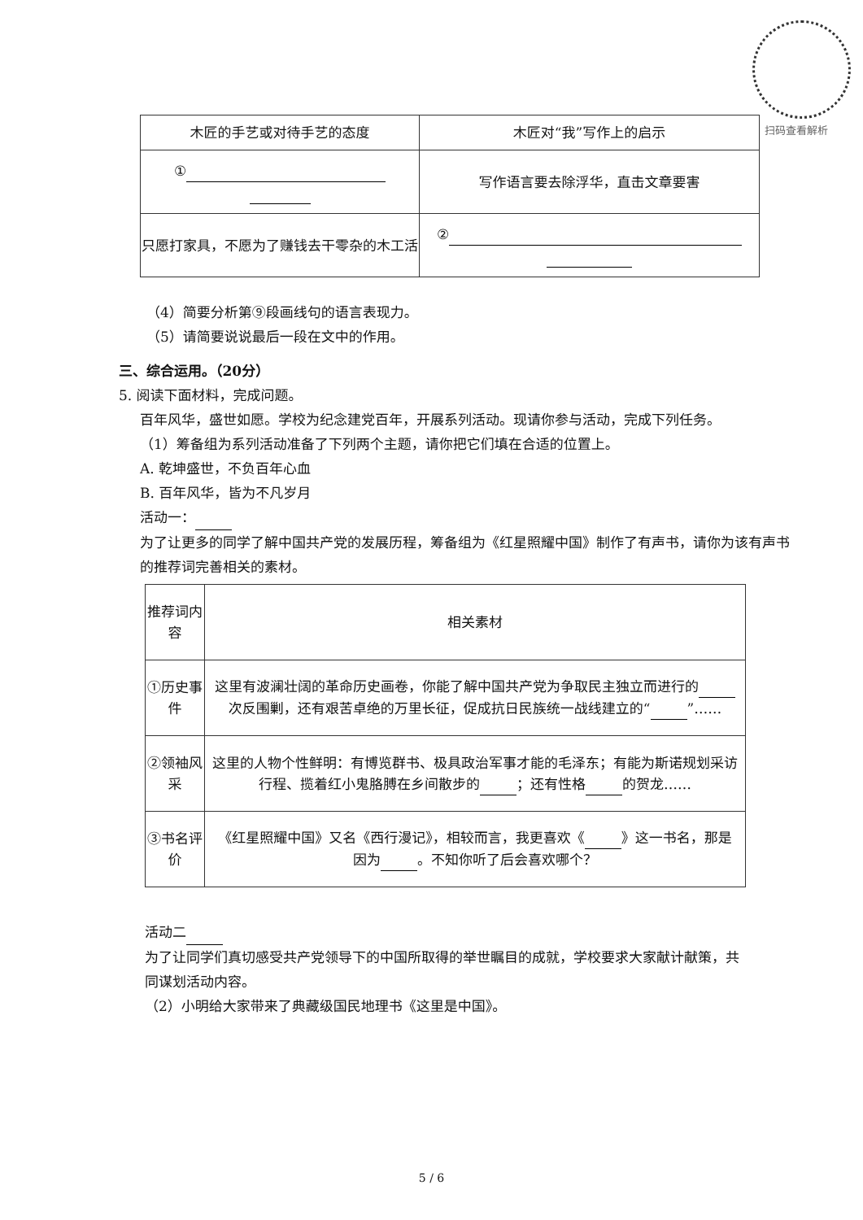扫码查看解析
| 木匠的手艺或对待手艺的态度 | 木匠对“我”写作上的启示 |
| ① | 写作语言要去除浮华，直击文章要害 |
| 只愿打家具，不愿为了赚钱去干零杂的木工活 | ② |
（4）简要分析第⑨段画线句的语言表现力。
（5）请简要说说最后一段在文中的作用。
三、综合运用。（20分）
5. 阅读下面材料，完成问题。
百年风华，盛世如愿。学校为纪念建党百年，开展系列活动。现请你参与活动，完成下列任务。
（1）筹备组为系列活动准备了下列两个主题，请你把它们填在合适的位置上。
A. 乾坤盛世，不负百年心血
B. 百年风华，皆为不凡岁月
活动一：
为了让更多的同学了解中国共产党的发展历程，筹备组为《红星照耀中国》制作了有声书，请你为该有声书的推荐词完善相关的素材。
| 推荐词内容 | 相关素材 |
| ①历史事件 | 这里有波澜壮阔的革命历史画卷，你能了解中国共产党为争取民主独立而进行的 次反围剿，还有艰苦卓绝的万里长征，促成抗日民族统一战线建立的“ ”…… |
| ②领袖风采 | 这里的人物个性鲜明：有博览群书、极具政治军事才能的毛泽东；有能为斯诺规划采访行程、揽着红小鬼胳膊在乡间散步的 ；还有性格 的贺龙…… |
| ③书名评价 | 《红星照耀中国》又名《西行漫记》，相较而言，我更喜欢《 》这一书名，那是因为 。不知你听了后会喜欢哪个？ |
活动二
为了让同学们真切感受共产党领导下的中国所取得的举世瞩目的成就，学校要求大家献计献策，共同谋划活动内容。
（2）小明给大家带来了典藏级国民地理书《这里是中国》。
5 / 6